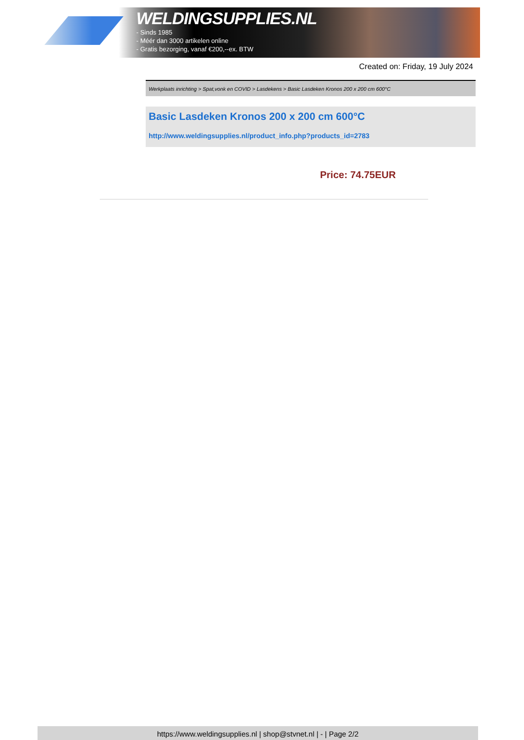WELDINGSUPPLIES.NL
- Sinds 1985
- Méér dan 3000 artikelen online
- Gratis bezorging, vanaf €200,--ex. BTW
Created on: Friday, 19 July 2024
Werkplaats inrichting > Spat,vonk en COVID > Lasdekens > Basic Lasdeken Kronos 200 x 200 cm 600°C
Basic Lasdeken Kronos 200 x 200 cm 600°C
http://www.weldingsupplies.nl/product_info.php?products_id=2783
Price: 74.75EUR
https://www.weldingsupplies.nl | shop@stvnet.nl | - | Page 2/2